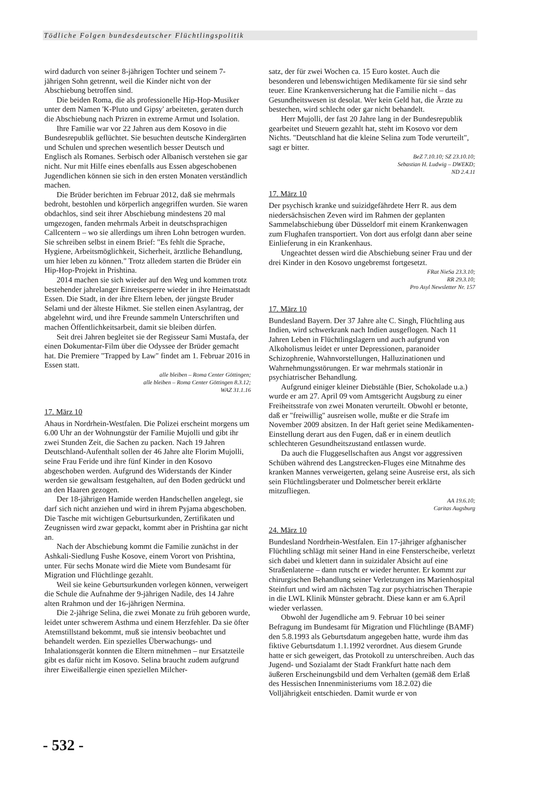Tödliche Folgen bundesdeutscher Flüchtlingspolitik
wird dadurch von seiner 8-jährigen Tochter und seinem 7-jährigen Sohn getrennt, weil die Kinder nicht von der Abschiebung betroffen sind.
Die beiden Roma, die als professionelle Hip-Hop-Musiker unter dem Namen 'K-Pluto und Gipsy' arbeiteten, geraten durch die Abschiebung nach Prizren in extreme Armut und Isolation.
Ihre Familie war vor 22 Jahren aus dem Kosovo in die Bundesrepublik geflüchtet. Sie besuchten deutsche Kindergärten und Schulen und sprechen wesentlich besser Deutsch und Englisch als Romanes. Serbisch oder Albanisch verstehen sie gar nicht. Nur mit Hilfe eines ebenfalls aus Essen abgeschobenen Jugendlichen können sie sich in den ersten Monaten verständlich machen.
Die Brüder berichten im Februar 2012, daß sie mehrmals bedroht, bestohlen und körperlich angegriffen wurden. Sie waren obdachlos, sind seit ihrer Abschiebung mindestens 20 mal umgezogen, fanden mehrmals Arbeit in deutschsprachigen Callcentern – wo sie allerdings um ihren Lohn betrogen wurden. Sie schreiben selbst in einem Brief: "Es fehlt die Sprache, Hygiene, Arbeitsmöglichkeit, Sicherheit, ärztliche Behandlung, um hier leben zu können." Trotz alledem starten die Brüder ein Hip-Hop-Projekt in Prishtina.
2014 machen sie sich wieder auf den Weg und kommen trotz bestehender jahrelanger Einreisesperre wieder in ihre Heimatstadt Essen. Die Stadt, in der ihre Eltern leben, der jüngste Bruder Selami und der älteste Hikmet. Sie stellen einen Asylantrag, der abgelehnt wird, und ihre Freunde sammeln Unterschriften und machen Öffentlichkeitsarbeit, damit sie bleiben dürfen.
Seit drei Jahren begleitet sie der Regisseur Sami Mustafa, der einen Dokumentar-Film über die Odyssee der Brüder gemacht hat. Die Premiere "Trapped by Law" findet am 1. Februar 2016 in Essen statt.
alle bleiben – Roma Center Göttingen;
alle bleiben – Roma Center Göttingen 8.3.12;
WAZ 31.1.16
17. März 10
Ahaus in Nordrhein-Westfalen. Die Polizei erscheint morgens um 6.00 Uhr an der Wohnungstür der Familie Mujolli und gibt ihr zwei Stunden Zeit, die Sachen zu packen. Nach 19 Jahren Deutschland-Aufenthalt sollen der 46 Jahre alte Florim Mujolli, seine Frau Feride und ihre fünf Kinder in den Kosovo abgeschoben werden. Aufgrund des Widerstands der Kinder werden sie gewaltsam festgehalten, auf den Boden gedrückt und an den Haaren gezogen.
Der 18-jährigen Hamide werden Handschellen angelegt, sie darf sich nicht anziehen und wird in ihrem Pyjama abgeschoben. Die Tasche mit wichtigen Geburtsurkunden, Zertifikaten und Zeugnissen wird zwar gepackt, kommt aber in Prishtina gar nicht an.
Nach der Abschiebung kommt die Familie zunächst in der Ashkali-Siedlung Fushe Kosove, einem Vorort von Prishtina, unter. Für sechs Monate wird die Miete vom Bundesamt für Migration und Flüchtlinge gezahlt.
Weil sie keine Geburtsurkunden vorlegen können, verweigert die Schule die Aufnahme der 9-jährigen Nadile, des 14 Jahre alten Rrahmon und der 16-jährigen Nermina.
Die 2-jährige Selina, die zwei Monate zu früh geboren wurde, leidet unter schwerem Asthma und einem Herzfehler. Da sie öfter Atemstillstand bekommt, muß sie intensiv beobachtet und behandelt werden. Ein spezielles Überwachungs- und Inhalationsgerät konnten die Eltern mitnehmen – nur Ersatzteile gibt es dafür nicht im Kosovo. Selina braucht zudem aufgrund ihrer Eiweißallergie einen speziellen Milcher-
satz, der für zwei Wochen ca. 15 Euro kostet. Auch die besonderen und lebenswichtigen Medikamente für sie sind sehr teuer. Eine Krankenversicherung hat die Familie nicht – das Gesundheitswesen ist desolat. Wer kein Geld hat, die Ärzte zu bestechen, wird schlecht oder gar nicht behandelt.
Herr Mujolli, der fast 20 Jahre lang in der Bundesrepublik gearbeitet und Steuern gezahlt hat, steht im Kosovo vor dem Nichts. "Deutschland hat die kleine Selina zum Tode verurteilt", sagt er bitter.
BeZ 7.10.10; SZ 23.10.10;
Sebastian H. Ludwig – DWEKD;
ND 2.4.11
17. März 10
Der psychisch kranke und suizidgefährdete Herr R. aus dem niedersächsischen Zeven wird im Rahmen der geplanten Sammelabschiebung über Düsseldorf mit einem Krankenwagen zum Flughafen transportiert. Von dort aus erfolgt dann aber seine Einlieferung in ein Krankenhaus.
Ungeachtet dessen wird die Abschiebung seiner Frau und der drei Kinder in den Kosovo ungebremst fortgesetzt.
FRat NieSa 23.3.10;
RR 29.3.10;
Pro Asyl Newsletter Nr. 157
17. März 10
Bundesland Bayern. Der 37 Jahre alte C. Singh, Flüchtling aus Indien, wird schwerkrank nach Indien ausgeflogen. Nach 11 Jahren Leben in Flüchtlingslagern und auch aufgrund von Alkoholismus leidet er unter Depressionen, paranoider Schizophrenie, Wahnvorstellungen, Halluzinationen und Wahrnehmungsstörungen. Er war mehrmals stationär in psychiatrischer Behandlung.
Aufgrund einiger kleiner Diebstähle (Bier, Schokolade u.a.) wurde er am 27. April 09 vom Amtsgericht Augsburg zu einer Freiheitsstrafe von zwei Monaten verurteilt. Obwohl er betonte, daß er "freiwillig" ausreisen wolle, mußte er die Strafe im November 2009 absitzen. In der Haft geriet seine Medikamenten-Einstellung derart aus den Fugen, daß er in einem deutlich schlechteren Gesundheitszustand entlassen wurde.
Da auch die Fluggesellschaften aus Angst vor aggressiven Schüben während des Langstrecken-Fluges eine Mitnahme des kranken Mannes verweigerten, gelang seine Ausreise erst, als sich sein Flüchtlingsberater und Dolmetscher bereit erklärte mitzufliegen.
AA 19.6.10;
Caritas Augsburg
24. März 10
Bundesland Nordrhein-Westfalen. Ein 17-jähriger afghanischer Flüchtling schlägt mit seiner Hand in eine Fensterscheibe, verletzt sich dabei und klettert dann in suizidaler Absicht auf eine Straßenlaterne – dann rutscht er wieder herunter. Er kommt zur chirurgischen Behandlung seiner Verletzungen ins Marienhospital Steinfurt und wird am nächsten Tag zur psychiatrischen Therapie in die LWL Klinik Münster gebracht. Diese kann er am 6.April wieder verlassen.
Obwohl der Jugendliche am 9. Februar 10 bei seiner Befragung im Bundesamt für Migration und Flüchtlinge (BAMF) den 5.8.1993 als Geburtsdatum angegeben hatte, wurde ihm das fiktive Geburtsdatum 1.1.1992 verordnet. Aus diesem Grunde hatte er sich geweigert, das Protokoll zu unterschreiben. Auch das Jugend- und Sozialamt der Stadt Frankfurt hatte nach dem äußeren Erscheinungsbild und dem Verhalten (gemäß dem Erlaß des Hessischen Innenministeriums vom 18.2.02) die Volljährigkeit entschieden. Damit wurde er von
- 532 -